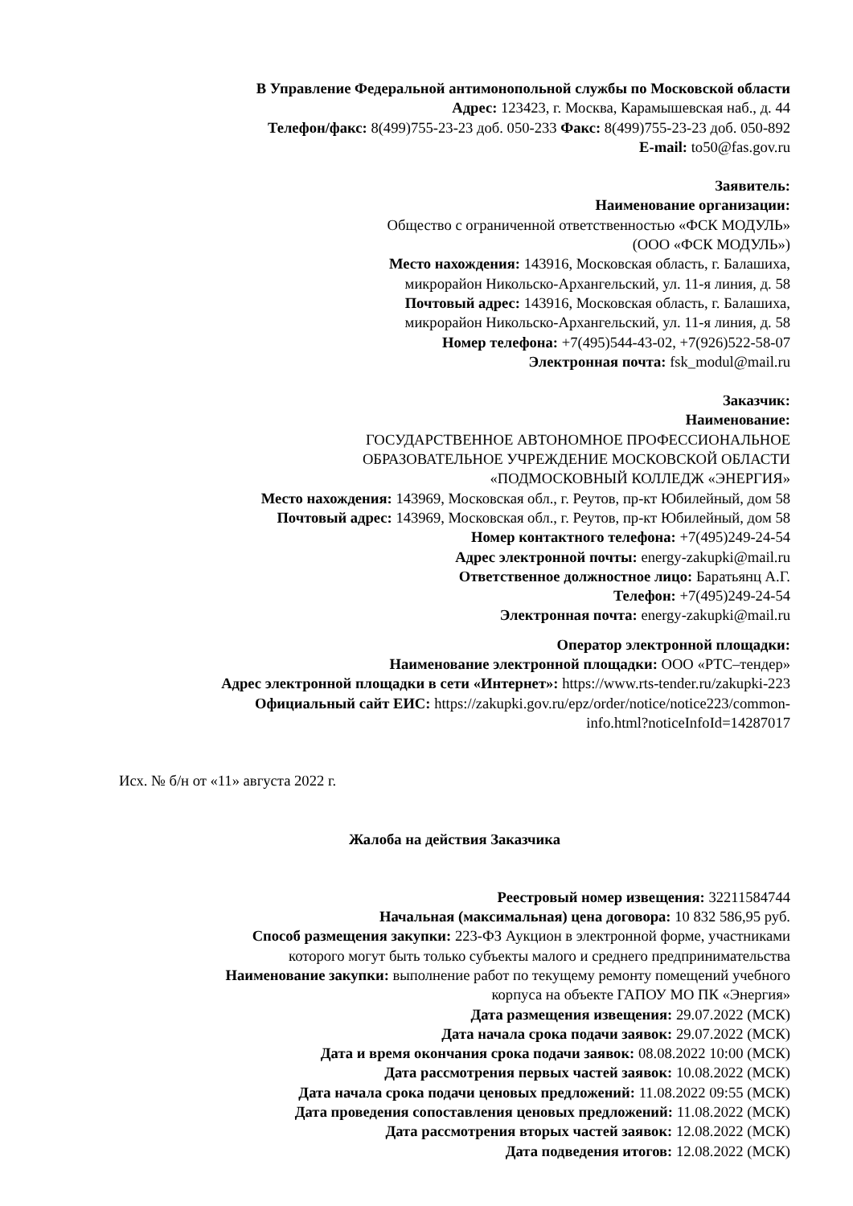В Управление Федеральной антимонопольной службы по Московской области
Адрес: 123423, г. Москва, Карамышевская наб., д. 44
Телефон/факс: 8(499)755-23-23 доб. 050-233 Факс: 8(499)755-23-23 доб. 050-892
E-mail: to50@fas.gov.ru
Заявитель:
Наименование организации:
Общество с ограниченной ответственностью «ФСК МОДУЛЬ»
(ООО «ФСК МОДУЛЬ»)
Место нахождения: 143916, Московская область, г. Балашиха,
микрорайон Никольско-Архангельский, ул. 11-я линия, д. 58
Почтовый адрес: 143916, Московская область, г. Балашиха,
микрорайон Никольско-Архангельский, ул. 11-я линия, д. 58
Номер телефона: +7(495)544-43-02, +7(926)522-58-07
Электронная почта: fsk_modul@mail.ru
Заказчик:
Наименование:
ГОСУДАРСТВЕННОЕ АВТОНОМНОЕ ПРОФЕССИОНАЛЬНОЕ
ОБРАЗОВАТЕЛЬНОЕ УЧРЕЖДЕНИЕ МОСКОВСКОЙ ОБЛАСТИ
«ПОДМОСКОВНЫЙ КОЛЛЕДЖ «ЭНЕРГИЯ»
Место нахождения: 143969, Московская обл., г. Реутов, пр-кт Юбилейный, дом 58
Почтовый адрес: 143969, Московская обл., г. Реутов, пр-кт Юбилейный, дом 58
Номер контактного телефона: +7(495)249-24-54
Адрес электронной почты: energy-zakupki@mail.ru
Ответственное должностное лицо: Баратьянц А.Г.
Телефон: +7(495)249-24-54
Электронная почта: energy-zakupki@mail.ru
Оператор электронной площадки:
Наименование электронной площадки: ООО «РТС–тендер»
Адрес электронной площадки в сети «Интернет»: https://www.rts-tender.ru/zakupki-223
Официальный сайт ЕИС: https://zakupki.gov.ru/epz/order/notice/notice223/common-
info.html?noticeInfoId=14287017
Исх. № б/н от «11» августа 2022 г.
Жалоба на действия Заказчика
Реестровый номер извещения: 32211584744
Начальная (максимальная) цена договора: 10 832 586,95 руб.
Способ размещения закупки: 223-ФЗ Аукцион в электронной форме, участниками
которого могут быть только субъекты малого и среднего предпринимательства
Наименование закупки: выполнение работ по текущему ремонту помещений учебного
корпуса на объекте ГАПОУ МО ПК «Энергия»
Дата размещения извещения: 29.07.2022 (МСК)
Дата начала срока подачи заявок: 29.07.2022 (МСК)
Дата и время окончания срока подачи заявок: 08.08.2022 10:00 (МСК)
Дата рассмотрения первых частей заявок: 10.08.2022 (МСК)
Дата начала срока подачи ценовых предложений: 11.08.2022 09:55 (МСК)
Дата проведения сопоставления ценовых предложений: 11.08.2022 (МСК)
Дата рассмотрения вторых частей заявок: 12.08.2022 (МСК)
Дата подведения итогов: 12.08.2022 (МСК)